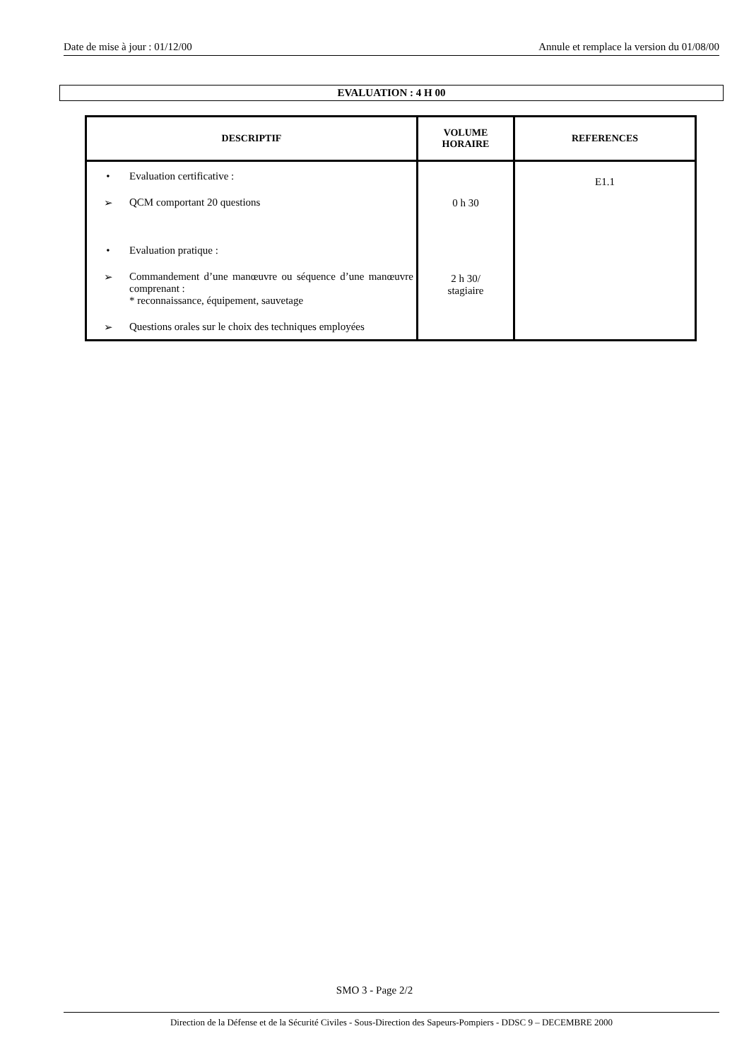Date de mise à jour : 01/12/00 Annule et remplace la version du 01/08/00
EVALUATION : 4 H 00
| DESCRIPTIF | VOLUME HORAIRE | REFERENCES |
| --- | --- | --- |
| • Evaluation certificative : ➢ QCM comportant 20 questions • Evaluation pratique : ➢ Commandement d’une manœuvre ou séquence d’une manœuvre comprenant : * reconnaissance, équipement, sauvetage ➢ Questions orales sur le choix des techniques employées | 0 h 30 2 h 30/ stagiaire | E1.1 |
SMO 3 - Page 2/2
Direction de la Défense et de la Sécurité Civiles - Sous-Direction des Sapeurs-Pompiers - DDSC 9 – DECEMBRE 2000